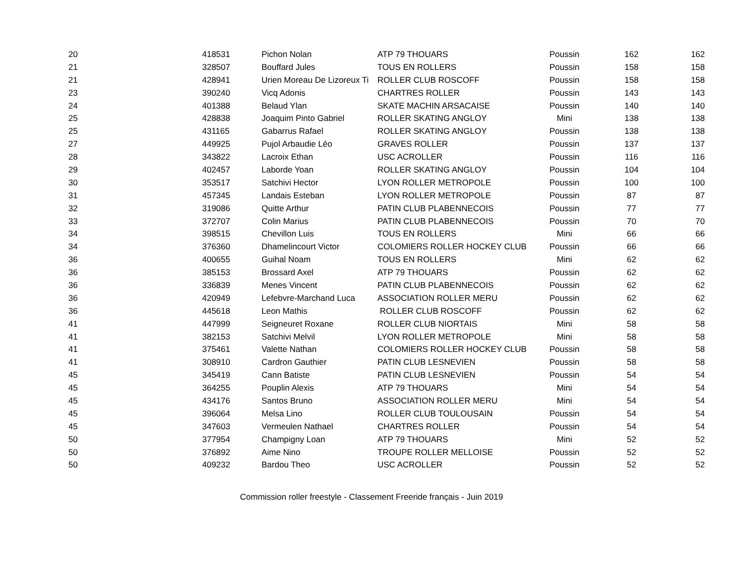| 20 | 418531 | Pichon Nolan | ATP 79 THOUARS | Poussin | 162 | 162 |
| 21 | 328507 | Bouffard Jules | TOUS EN ROLLERS | Poussin | 158 | 158 |
| 21 | 428941 | Urien Moreau De Lizoreux Ti | ROLLER CLUB ROSCOFF | Poussin | 158 | 158 |
| 23 | 390240 | Vicq Adonis | CHARTRES ROLLER | Poussin | 143 | 143 |
| 24 | 401388 | Belaud Ylan | SKATE MACHIN ARSACAISE | Poussin | 140 | 140 |
| 25 | 428838 | Joaquim Pinto Gabriel | ROLLER SKATING ANGLOY | Mini | 138 | 138 |
| 25 | 431165 | Gabarrus Rafael | ROLLER SKATING ANGLOY | Poussin | 138 | 138 |
| 27 | 449925 | Pujol Arbaudie Léo | GRAVES ROLLER | Poussin | 137 | 137 |
| 28 | 343822 | Lacroix Ethan | USC ACROLLER | Poussin | 116 | 116 |
| 29 | 402457 | Laborde Yoan | ROLLER SKATING ANGLOY | Poussin | 104 | 104 |
| 30 | 353517 | Satchivi Hector | LYON ROLLER METROPOLE | Poussin | 100 | 100 |
| 31 | 457345 | Landais Esteban | LYON ROLLER METROPOLE | Poussin | 87 | 87 |
| 32 | 319086 | Quitte Arthur | PATIN CLUB PLABENNECOIS | Poussin | 77 | 77 |
| 33 | 372707 | Colin Marius | PATIN CLUB PLABENNECOIS | Poussin | 70 | 70 |
| 34 | 398515 | Chevillon Luis | TOUS EN ROLLERS | Mini | 66 | 66 |
| 34 | 376360 | Dhamelincourt Victor | COLOMIERS ROLLER HOCKEY CLUB | Poussin | 66 | 66 |
| 36 | 400655 | Guihal Noam | TOUS EN ROLLERS | Mini | 62 | 62 |
| 36 | 385153 | Brossard Axel | ATP 79 THOUARS | Poussin | 62 | 62 |
| 36 | 336839 | Menes Vincent | PATIN CLUB PLABENNECOIS | Poussin | 62 | 62 |
| 36 | 420949 | Lefebvre-Marchand Luca | ASSOCIATION ROLLER MERU | Poussin | 62 | 62 |
| 36 | 445618 | Leon Mathis | ROLLER CLUB ROSCOFF | Poussin | 62 | 62 |
| 41 | 447999 | Seigneuret Roxane | ROLLER CLUB NIORTAIS | Mini | 58 | 58 |
| 41 | 382153 | Satchivi Melvil | LYON ROLLER METROPOLE | Mini | 58 | 58 |
| 41 | 375461 | Valette Nathan | COLOMIERS ROLLER HOCKEY CLUB | Poussin | 58 | 58 |
| 41 | 308910 | Cardron Gauthier | PATIN CLUB LESNEVIEN | Poussin | 58 | 58 |
| 45 | 345419 | Cann Batiste | PATIN CLUB LESNEVIEN | Poussin | 54 | 54 |
| 45 | 364255 | Pouplin Alexis | ATP 79 THOUARS | Mini | 54 | 54 |
| 45 | 434176 | Santos Bruno | ASSOCIATION ROLLER MERU | Mini | 54 | 54 |
| 45 | 396064 | Melsa Lino | ROLLER CLUB TOULOUSAIN | Poussin | 54 | 54 |
| 45 | 347603 | Vermeulen Nathael | CHARTRES ROLLER | Poussin | 54 | 54 |
| 50 | 377954 | Champigny Loan | ATP 79 THOUARS | Mini | 52 | 52 |
| 50 | 376892 | Aime Nino | TROUPE ROLLER MELLOISE | Poussin | 52 | 52 |
| 50 | 409232 | Bardou Theo | USC ACROLLER | Poussin | 52 | 52 |
Commission roller freestyle - Classement Freeride français - Juin 2019